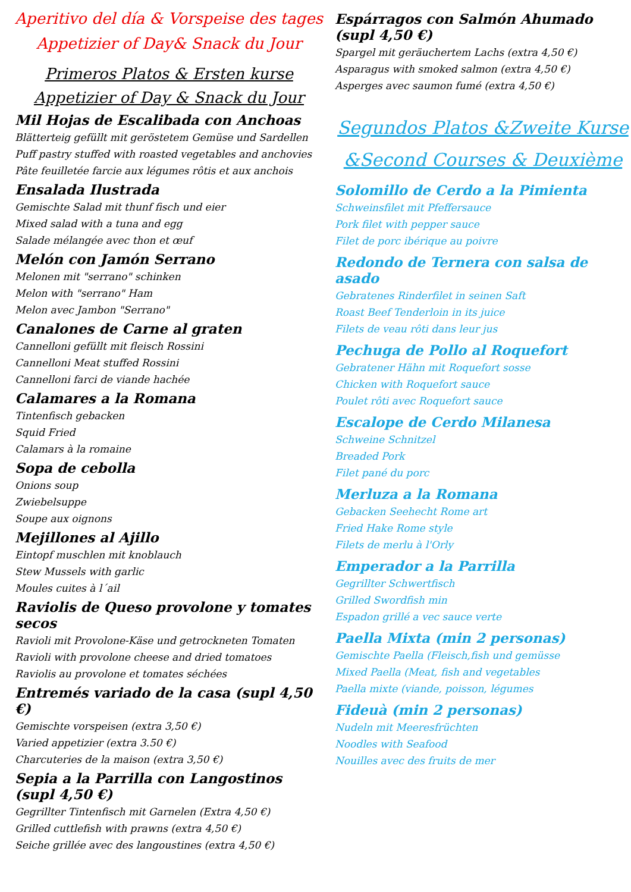Aperitivo del día & Vorspeise des tages
Appetizier of Day& Snack du Jour
Primeros Platos & Ersten kurse
Appetizier of Day & Snack du Jour
Mil Hojas de Escalibada con Anchoas
Blätterteig gefüllt mit geröstetem Gemüse und Sardellen
Puff pastry stuffed with roasted vegetables and anchovies
Pâte feuilletée farcie aux légumes rôtis et aux anchois
Ensalada Ilustrada
Gemischte Salad mit thunf fisch und eier
Mixed salad with a tuna and egg
Salade mélangée avec thon et œuf
Melón con Jamón Serrano
Melonen mit "serrano" schinken
Melon with "serrano" Ham
Melon avec Jambon "Serrano"
Canalones de Carne al graten
Cannelloni gefüllt mit fleisch Rossini
Cannelloni Meat stuffed Rossini
Cannelloni farci de viande hachée
Calamares a la Romana
Tintenfisch gebacken
Squid Fried
Calamars à la romaine
Sopa de cebolla
Onions soup
Zwiebelsuppe
Soupe aux oignons
Mejillones al Ajillo
Eintopf muschlen mit knoblauch
Stew Mussels with garlic
Moules cuites à l´ail
Raviolis de Queso provolone y tomates secos
Ravioli mit Provolone-Käse und getrockneten Tomaten
Ravioli with provolone cheese and dried tomatoes
Raviolis au provolone et tomates séchées
Entremés variado de la casa (supl 4,50 €)
Gemischte vorspeisen (extra 3,50 €)
Varied appetizier (extra 3.50 €)
Charcuteries de la maison (extra 3,50 €)
Sepia a la Parrilla con Langostinos
(supl 4,50 €)
Gegrillter Tintenfisch mit Garnelen (Extra 4,50 €)
Grilled cuttlefish with prawns (extra 4,50 €)
Seiche grillée avec des langoustines (extra 4,50 €)
Espárragos con Salmón Ahumado
(supl 4,50 €)
Spargel mit geräuchertem Lachs (extra 4,50 €)
Asparagus with smoked salmon (extra 4,50 €)
Asperges avec saumon fumé (extra 4,50 €)
Segundos Platos &Zweite Kurse
&Second Courses & Deuxième
Solomillo de Cerdo a la Pimienta
Schweinsfilet mit Pfeffersauce
Pork filet with pepper sauce
Filet de porc ibérique au poivre
Redondo de Ternera con salsa de asado
Gebratenes Rinderfilet in seinen Saft
Roast Beef Tenderloin in its juice
Filets de veau rôti dans leur jus
Pechuga de Pollo al Roquefort
Gebratener Hähn mit Roquefort sosse
Chicken with Roquefort sauce
Poulet rôti avec Roquefort sauce
Escalope de Cerdo Milanesa
Schweine Schnitzel
Breaded Pork
Filet pané du porc
Merluza a la Romana
Gebacken Seehecht Rome art
Fried Hake Rome style
Filets de merlu à l'Orly
Emperador a la Parrilla
Gegrillter Schwertfisch
Grilled Swordfish min
Espadon grillé a vec sauce verte
Paella Mixta (min 2 personas)
Gemischte Paella (Fleisch,fish und gemüsse
Mixed Paella (Meat, fish and vegetables
Paella mixte (viande, poisson, légumes
Fideuà (min 2 personas)
Nudeln mit Meeresfrüchten
Noodles with Seafood
Nouilles avec des fruits de mer